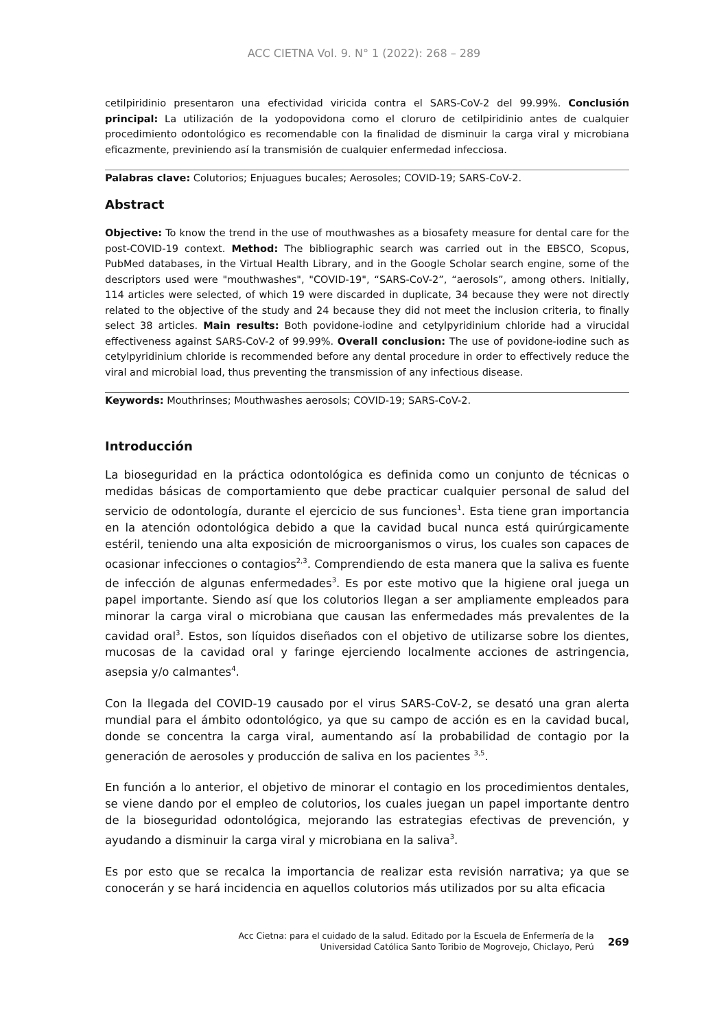ACC CIETNA Vol. 9. N° 1 (2022): 268 – 289
cetilpiridinio presentaron una efectividad viricida contra el SARS-CoV-2 del 99.99%. Conclusión principal: La utilización de la yodopovidona como el cloruro de cetilpiridinio antes de cualquier procedimiento odontológico es recomendable con la finalidad de disminuir la carga viral y microbiana eficazmente, previniendo así la transmisión de cualquier enfermedad infecciosa.
Palabras clave: Colutorios; Enjuagues bucales; Aerosoles; COVID-19; SARS-CoV-2.
Abstract
Objective: To know the trend in the use of mouthwashes as a biosafety measure for dental care for the post-COVID-19 context. Method: The bibliographic search was carried out in the EBSCO, Scopus, PubMed databases, in the Virtual Health Library, and in the Google Scholar search engine, some of the descriptors used were "mouthwashes", "COVID-19", “SARS-CoV-2”, “aerosols”, among others. Initially, 114 articles were selected, of which 19 were discarded in duplicate, 34 because they were not directly related to the objective of the study and 24 because they did not meet the inclusion criteria, to finally select 38 articles. Main results: Both povidone-iodine and cetylpyridinium chloride had a virucidal effectiveness against SARS-CoV-2 of 99.99%. Overall conclusion: The use of povidone-iodine such as cetylpyridinium chloride is recommended before any dental procedure in order to effectively reduce the viral and microbial load, thus preventing the transmission of any infectious disease.
Keywords: Mouthrinses; Mouthwashes aerosols; COVID-19; SARS-CoV-2.
Introducción
La bioseguridad en la práctica odontológica es definida como un conjunto de técnicas o medidas básicas de comportamiento que debe practicar cualquier personal de salud del servicio de odontología, durante el ejercicio de sus funciones<sup>1</sup>. Esta tiene gran importancia en la atención odontológica debido a que la cavidad bucal nunca está quirúrgicamente estéril, teniendo una alta exposición de microorganismos o virus, los cuales son capaces de ocasionar infecciones o contagios<sup>2,3</sup>. Comprendiendo de esta manera que la saliva es fuente de infección de algunas enfermedades<sup>3</sup>. Es por este motivo que la higiene oral juega un papel importante. Siendo así que los colutorios llegan a ser ampliamente empleados para minorar la carga viral o microbiana que causan las enfermedades más prevalentes de la cavidad oral<sup>3</sup>. Estos, son líquidos diseñados con el objetivo de utilizarse sobre los dientes, mucosas de la cavidad oral y faringe ejerciendo localmente acciones de astringencia, asepsia y/o calmantes<sup>4</sup>.
Con la llegada del COVID-19 causado por el virus SARS-CoV-2, se desató una gran alerta mundial para el ámbito odontológico, ya que su campo de acción es en la cavidad bucal, donde se concentra la carga viral, aumentando así la probabilidad de contagio por la generación de aerosoles y producción de saliva en los pacientes <sup>3,5</sup>.
En función a lo anterior, el objetivo de minorar el contagio en los procedimientos dentales, se viene dando por el empleo de colutorios, los cuales juegan un papel importante dentro de la bioseguridad odontológica, mejorando las estrategias efectivas de prevención, y ayudando a disminuir la carga viral y microbiana en la saliva<sup>3</sup>.
Es por esto que se recalca la importancia de realizar esta revisión narrativa; ya que se conocerán y se hará incidencia en aquellos colutorios más utilizados por su alta eficacia
Acc Cietna: para el cuidado de la salud. Editado por la Escuela de Enfermería de la
Universidad Católica Santo Toribio de Mogrovejo, Chiclayo, Perú
269